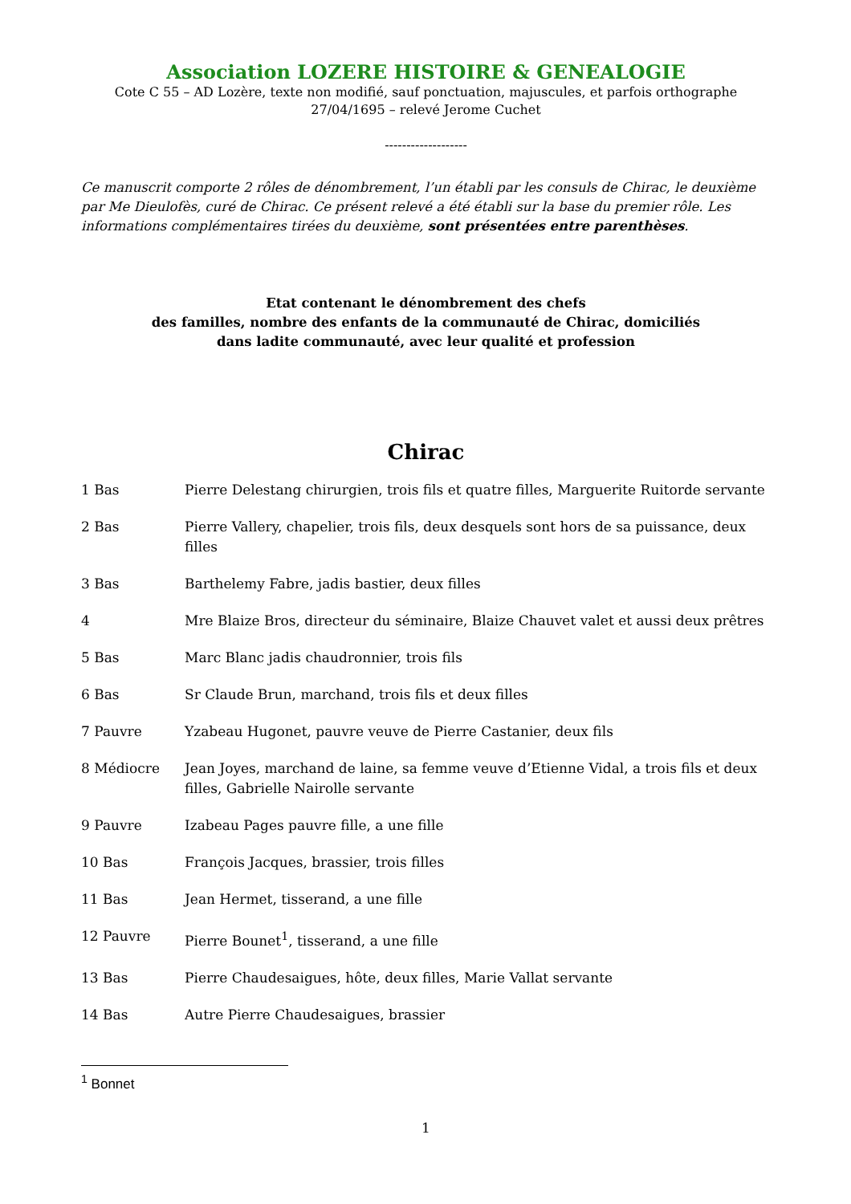Association LOZERE HISTOIRE & GENEALOGIE
Cote C 55 – AD Lozère, texte non modifié, sauf ponctuation, majuscules, et parfois orthographe
27/04/1695 – relevé Jerome Cuchet
-------------------
Ce manuscrit comporte 2 rôles de dénombrement, l’un établi par les consuls de Chirac, le deuxième par Me Dieulofès, curé de Chirac. Ce présent relevé a été établi sur la base du premier rôle. Les informations complémentaires tirées du deuxième, sont présentées entre parenthèses.
Etat contenant le dénombrement des chefs
des familles, nombre des enfants de la communauté de Chirac, domiciliés
dans ladite communauté, avec leur qualité et profession
Chirac
1 Bas Pierre Delestang chirurgien, trois fils et quatre filles, Marguerite Ruitorde servante
2 Bas Pierre Vallery, chapelier, trois fils, deux desquels sont hors de sa puissance, deux filles
3 Bas Barthelemy Fabre, jadis bastier, deux filles
4 Mre Blaize Bros, directeur du séminaire, Blaize Chauvet valet et aussi deux prêtres
5 Bas Marc Blanc jadis chaudronnier, trois fils
6 Bas Sr Claude Brun, marchand, trois fils et deux filles
7 Pauvre Yzabeau Hugonet, pauvre veuve de Pierre Castanier, deux fils
8 Médiocre Jean Joyes, marchand de laine, sa femme veuve d’Etienne Vidal, a trois fils et deux filles, Gabrielle Nairolle servante
9 Pauvre Izabeau Pages pauvre fille, a une fille
10 Bas François Jacques, brassier, trois filles
11 Bas Jean Hermet, tisserand, a une fille
12 Pauvre Pierre Bounet<sup>1</sup>, tisserand, a une fille
13 Bas Pierre Chaudesaigues, hôte, deux filles, Marie Vallat servante
14 Bas Autre Pierre Chaudesaigues, brassier
<sup>1</sup> Bonnet
1